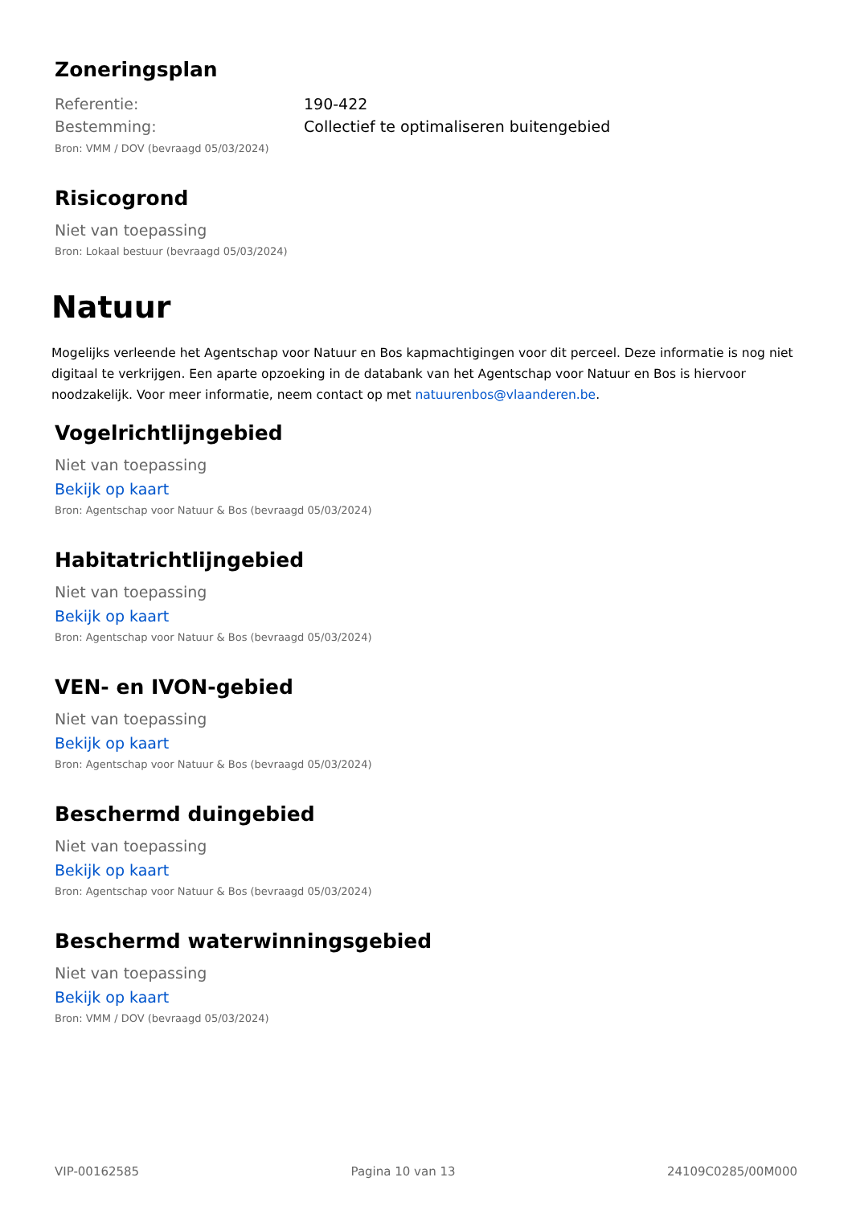Zoneringsplan
| Referentie: | 190-422 |
| Bestemming: | Collectief te optimaliseren buitengebied |
Bron: VMM / DOV (bevraagd 05/03/2024)
Risicogrond
Niet van toepassing
Bron: Lokaal bestuur (bevraagd 05/03/2024)
Natuur
Mogelijks verleende het Agentschap voor Natuur en Bos kapmachtigingen voor dit perceel. Deze informatie is nog niet digitaal te verkrijgen. Een aparte opzoeking in de databank van het Agentschap voor Natuur en Bos is hiervoor noodzakelijk. Voor meer informatie, neem contact op met natuurenbos@vlaanderen.be.
Vogelrichtlijngebied
Niet van toepassing
Bekijk op kaart
Bron: Agentschap voor Natuur & Bos (bevraagd 05/03/2024)
Habitatrichtlijngebied
Niet van toepassing
Bekijk op kaart
Bron: Agentschap voor Natuur & Bos (bevraagd 05/03/2024)
VEN- en IVON-gebied
Niet van toepassing
Bekijk op kaart
Bron: Agentschap voor Natuur & Bos (bevraagd 05/03/2024)
Beschermd duingebied
Niet van toepassing
Bekijk op kaart
Bron: Agentschap voor Natuur & Bos (bevraagd 05/03/2024)
Beschermd waterwinningsgebied
Niet van toepassing
Bekijk op kaart
Bron: VMM / DOV (bevraagd 05/03/2024)
VIP-00162585 Pagina 10 van 13 24109C0285/00M000